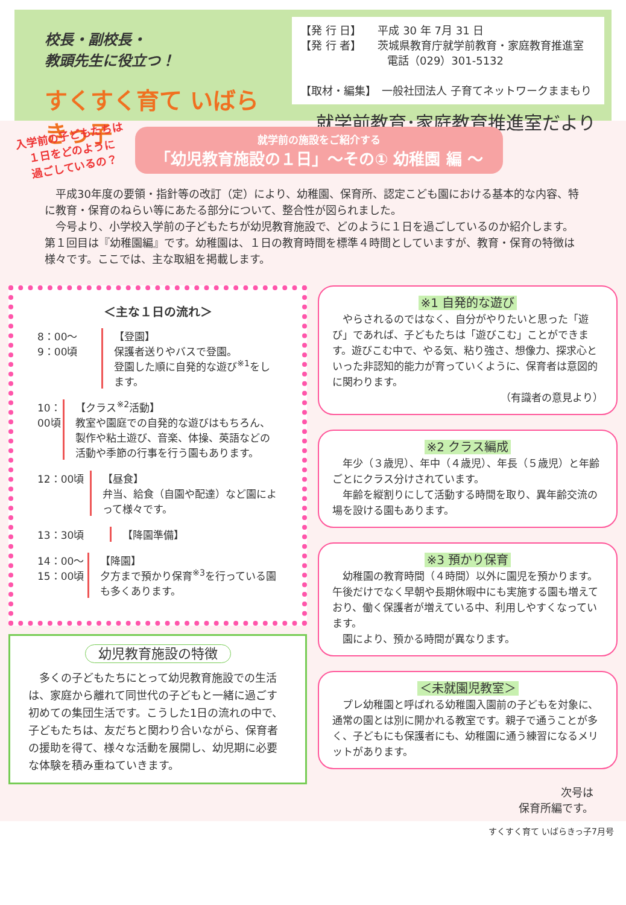校長・副校長・
教頭先生に役立つ！
すくすく育て いばらきっ子
【発 行 日】　　平成 30 年 7月 31 日
【発 行 者】　　茨城県教育庁就学前教育・家庭教育推進室
　　　　　　　　電話（029）301-5132
【取材・編集】　一般社団法人 子育てネットワークままもり
就学前教育･家庭教育推進室だより
入学前の子どもたちは
１日をどのように
過ごしているの？
就学前の施設をご紹介する
「幼児教育施設の１日」～その① 幼稚園 編 ～
　平成30年度の要領・指針等の改訂（定）により、幼稚園、保育所、認定こども園における基本的な内容、特に教育・保育のねらい等にあたる部分について、整合性が図られました。
　今号より、小学校入学前の子どもたちが幼児教育施設で、どのように１日を過ごしているのか紹介します。第１回目は『幼稚園編』です。幼稚園は、１日の教育時間を標準４時間としていますが、教育・保育の特徴は様々です。ここでは、主な取組を掲載します。
＜主な１日の流れ＞
8：00～
9：00頃
【登園】
保護者送りやバスで登園。
登園した順に自発的な遊び<sup>※1</sup>をします。
10：00頃 【クラス<sup>※2</sup>活動】
教室や園庭での自発的な遊びはもちろん、製作や粘土遊び、音楽、体操、英語などの活動や季節の行事を行う園もあります。
12：00頃 【昼食】
弁当、給食（自園や配達）など園によって様々です。
13：30頃 【降園準備】
14：00～
15：00頃
【降園】
夕方まで預かり保育<sup>※3</sup>を行っている園も多くあります。
幼児教育施設の特徴
　多くの子どもたちにとって幼児教育施設での生活は、家庭から離れて同世代の子どもと一緒に過ごす初めての集団生活です。こうした1日の流れの中で、子どもたちは、友だちと関わり合いながら、保育者の援助を得て、様々な活動を展開し、幼児期に必要な体験を積み重ねていきます。
※1 自発的な遊び
　やらされるのではなく、自分がやりたいと思った「遊び」であれば、子どもたちは「遊びこむ」ことができます。遊びこむ中で、やる気、粘り強さ、想像力、探求心といった非認知的能力が育っていくように、保育者は意図的に関わります。
（有識者の意見より）
※2 クラス編成
　年少（３歳児）、年中（４歳児）、年長（５歳児）と年齢ごとにクラス分けされています。
　年齢を縦割りにして活動する時間を取り、異年齢交流の場を設ける園もあります。
※3 預かり保育
　幼稚園の教育時間（４時間）以外に園児を預かります。午後だけでなく早朝や長期休暇中にも実施する園も増えており、働く保護者が増えている中、利用しやすくなっています。
　園により、預かる時間が異なります。
＜未就園児教室＞
　プレ幼稚園と呼ばれる幼稚園入園前の子どもを対象に、通常の園とは別に開かれる教室です。親子で通うことが多く、子どもにも保護者にも、幼稚園に通う練習になるメリットがあります。
次号は
保育所編です。
すくすく育て いばらきっ子7月号